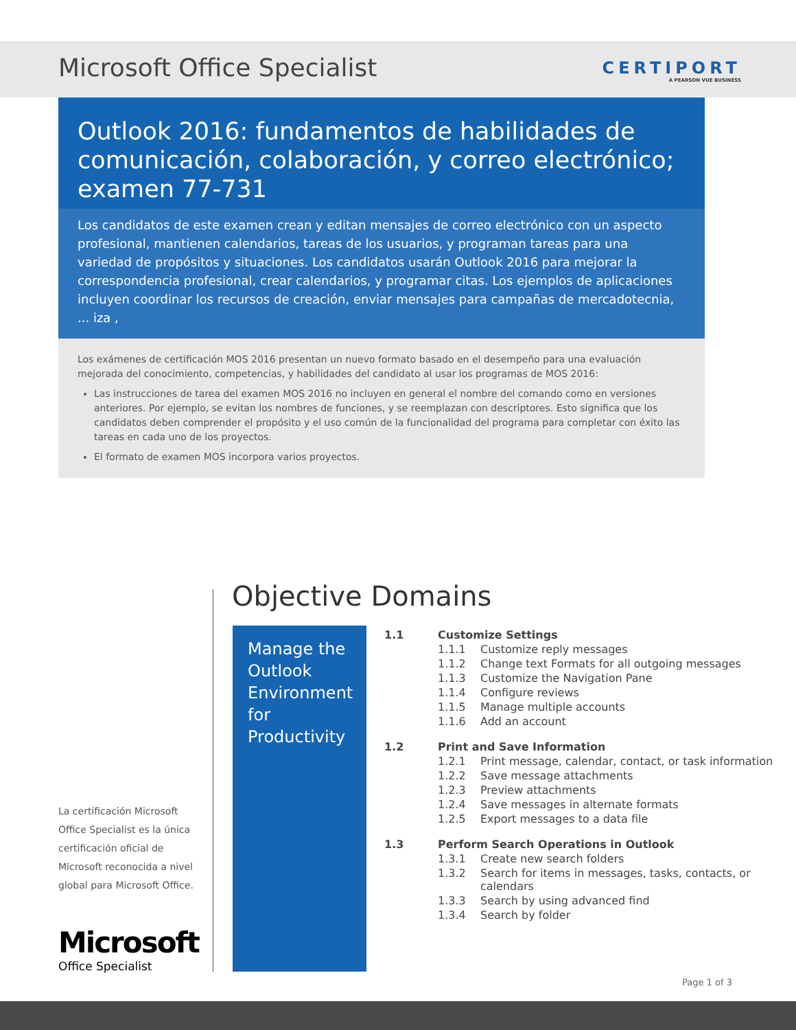Microsoft Office Specialist
CERTIPORT
A PEARSON VUE BUSINESS
Outlook 2016: fundamentos de habilidades de comunicación, colaboración, y correo electrónico; examen 77-731
Los candidatos de este examen crean y editan mensajes de correo electrónico con un aspecto profesional, mantienen calendarios, tareas de los usuarios, y programan tareas para una variedad de propósitos y situaciones. Los candidatos usarán Outlook 2016 para mejorar la correspondencia profesional, crear calendarios, y programar citas. Los ejemplos de aplicaciones incluyen coordinar los recursos de creación, enviar mensajes para campañas de mercadotecnia, ... iza ,
Los exámenes de certificación MOS 2016 presentan un nuevo formato basado en el desempeño para una evaluación mejorada del conocimiento, competencias, y habilidades del candidato al usar los programas de MOS 2016:
Las instrucciones de tarea del examen MOS 2016 no incluyen en general el nombre del comando como en versiones anteriores. Por ejemplo, se evitan los nombres de funciones, y se reemplazan con descriptores. Esto significa que los candidatos deben comprender el propósito y el uso común de la funcionalidad del programa para completar con éxito las tareas en cada uno de los proyectos.
El formato de examen MOS incorpora varios proyectos.
La certificación Microsoft Office Specialist es la única certificación oficial de Microsoft reconocida a nivel global para Microsoft Office.
Microsoft
Office Specialist
Objective Domains
Manage the Outlook Environment for Productivity
| 1.1 | Customize Settings | |
| | 1.1.1 | Customize reply messages |
| | 1.1.2 | Change text Formats for all outgoing messages |
| | 1.1.3 | Customize the Navigation Pane |
| | 1.1.4 | Configure reviews |
| | 1.1.5 | Manage multiple accounts |
| | 1.1.6 | Add an account |
| 1.2 | Print and Save Information | |
| | 1.2.1 | Print message, calendar, contact, or task information |
| | 1.2.2 | Save message attachments |
| | 1.2.3 | Preview attachments |
| | 1.2.4 | Save messages in alternate formats |
| | 1.2.5 | Export messages to a data file |
| 1.3 | Perform Search Operations in Outlook | |
| | 1.3.1 | Create new search folders |
| | 1.3.2 | Search for items in messages, tasks, contacts, or calendars |
| | 1.3.3 | Search by using advanced find |
| | 1.3.4 | Search by folder |
Page 1 of 3